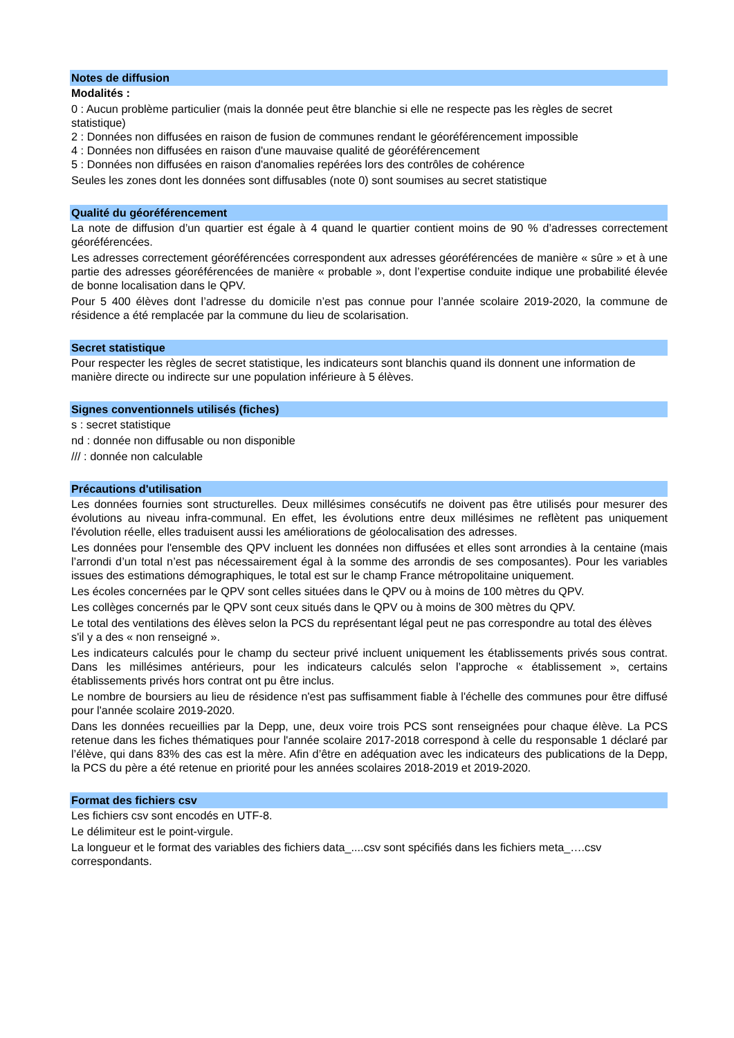Notes de diffusion
Modalités :
0 : Aucun problème particulier (mais la donnée peut être blanchie si elle ne respecte pas les règles de secret statistique)
2 : Données non diffusées en raison de fusion de communes rendant le géoréférencement impossible
4 : Données non diffusées en raison d'une mauvaise qualité de géoréférencement
5 : Données non diffusées en raison d'anomalies repérées lors des contrôles de cohérence
Seules les zones dont les données sont diffusables (note 0) sont soumises au secret statistique
Qualité du géoréférencement
La note de diffusion d’un quartier est égale à 4 quand le quartier contient moins de 90 % d’adresses correctement géoréférencées.
Les adresses correctement géoréférencées correspondent aux adresses géoréférencées de manière « sûre » et à une partie des adresses géoréférencées de manière « probable », dont l’expertise conduite indique une probabilité élevée de bonne localisation dans le QPV.
Pour 5 400 élèves dont l’adresse du domicile n’est pas connue pour l’année scolaire 2019-2020, la commune de résidence a été remplacée par la commune du lieu de scolarisation.
Secret statistique
Pour respecter les règles de secret statistique, les indicateurs sont blanchis quand ils donnent une information de manière directe ou indirecte sur une population inférieure à 5 élèves.
Signes conventionnels utilisés (fiches)
s : secret statistique
nd : donnée non diffusable ou non disponible
/// : donnée non calculable
Précautions d'utilisation
Les données fournies sont structurelles. Deux millésimes consécutifs ne doivent pas être utilisés pour mesurer des évolutions au niveau infra-communal. En effet, les évolutions entre deux millésimes ne reflètent pas uniquement l'évolution réelle, elles traduisent aussi les améliorations de géolocalisation des adresses.
Les données pour l'ensemble des QPV incluent les données non diffusées et elles sont arrondies à la centaine (mais l’arrondi d’un total n’est pas nécessairement égal à la somme des arrondis de ses composantes). Pour les variables issues des estimations démographiques, le total est sur le champ France métropolitaine uniquement.
Les écoles concernées par le QPV sont celles situées dans le QPV ou à moins de 100 mètres du QPV.
Les collèges concernés par le QPV sont ceux situés dans le QPV ou à moins de 300 mètres du QPV.
Le total des ventilations des élèves selon la PCS du représentant légal peut ne pas correspondre au total des élèves s'il y a des « non renseigné ».
Les indicateurs calculés pour le champ du secteur privé incluent uniquement les établissements privés sous contrat. Dans les millésimes antérieurs, pour les indicateurs calculés selon l’approche « établissement », certains établissements privés hors contrat ont pu être inclus.
Le nombre de boursiers au lieu de résidence n'est pas suffisamment fiable à l'échelle des communes pour être diffusé pour l'année scolaire 2019-2020.
Dans les données recueillies par la Depp, une, deux voire trois PCS sont renseignées pour chaque élève. La PCS retenue dans les fiches thématiques pour l'année scolaire 2017-2018 correspond à celle du responsable 1 déclaré par l’élève, qui dans 83% des cas est la mère. Afin d’être en adéquation avec les indicateurs des publications de la Depp, la PCS du père a été retenue en priorité pour les années scolaires 2018-2019 et 2019-2020.
Format des fichiers csv
Les fichiers csv sont encodés en UTF-8.
Le délimiteur est le point-virgule.
La longueur et le format des variables des fichiers data_....csv sont spécifiés dans les fichiers meta_….csv correspondants.